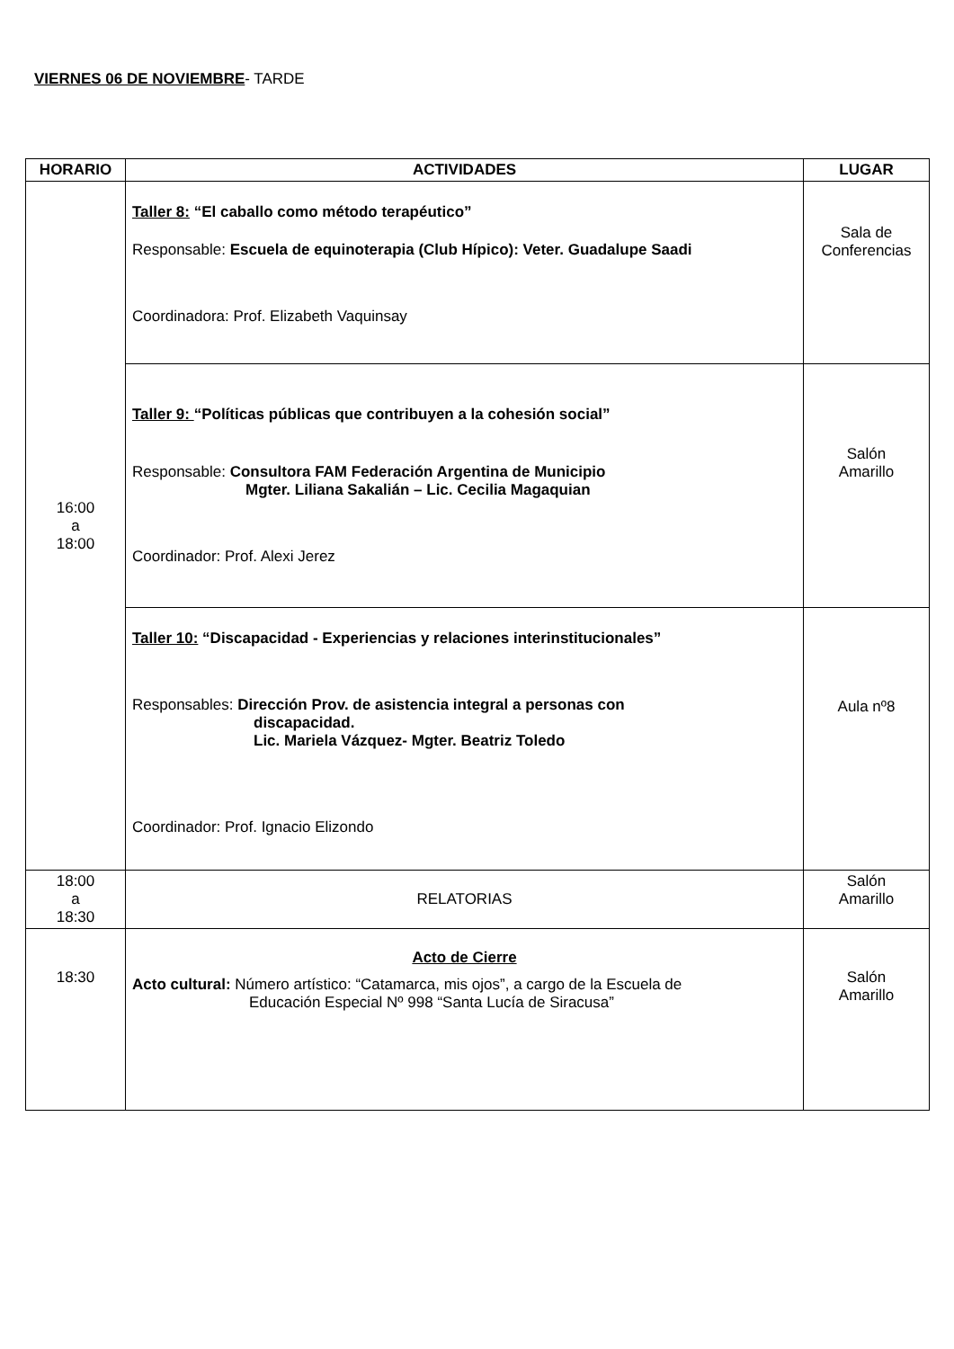VIERNES 06 DE NOVIEMBRE- TARDE
| HORARIO | ACTIVIDADES | LUGAR |
| --- | --- | --- |
| 16:00 a 18:00 | Taller 8: “El caballo como método terapéutico” Responsable: Escuela de equinoterapia (Club Hípico): Veter. Guadalupe Saadi Coordinadora: Prof. Elizabeth Vaquinsay | Sala de Conferencias |
| | Taller 9: “Políticas públicas que contribuyen a la cohesión social” Responsable: Consultora FAM Federación Argentina de Municipio Mgter. Liliana Sakalián – Lic. Cecilia Magaquian Coordinador: Prof. Alexi Jerez | Salón Amarillo |
| | Taller 10: “Discapacidad - Experiencias y relaciones interinstitucionales” Responsables: Dirección Prov. de asistencia integral a personas con discapacidad. Lic. Mariela Vázquez- Mgter. Beatriz Toledo Coordinador: Prof. Ignacio Elizondo | Aula nº8 |
| 18:00 a 18:30 | RELATORIAS | Salón Amarillo |
| 18:30 | Acto de Cierre Acto cultural: Número artístico: “Catamarca, mis ojos”, a cargo de la Escuela de Educación Especial Nº 998 “Santa Lucía de Siracusa” | Salón Amarillo |